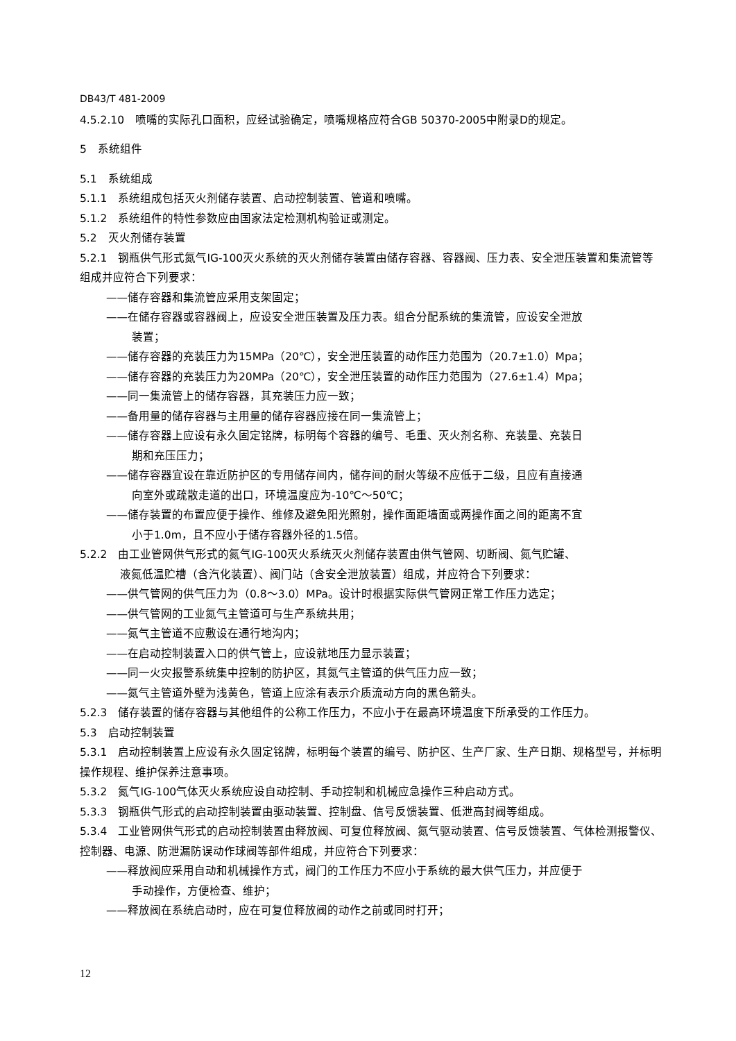DB43/T 481-2009
4.5.2.10　喷嘴的实际孔口面积，应经试验确定，喷嘴规格应符合GB 50370-2005中附录D的规定。
5　系统组件
5.1　系统组成
5.1.1　系统组成包括灭火剂储存装置、启动控制装置、管道和喷嘴。
5.1.2　系统组件的特性参数应由国家法定检测机构验证或测定。
5.2　灭火剂储存装置
5.2.1　钢瓶供气形式氮气IG-100灭火系统的灭火剂储存装置由储存容器、容器阀、压力表、安全泄压装置和集流管等组成并应符合下列要求：
——储存容器和集流管应采用支架固定；
——在储存容器或容器阀上，应设安全泄压装置及压力表。组合分配系统的集流管，应设安全泄放
装置；
——储存容器的充装压力为15MPa（20℃），安全泄压装置的动作压力范围为（20.7±1.0）Mpa；
——储存容器的充装压力为20MPa（20℃），安全泄压装置的动作压力范围为（27.6±1.4）Mpa；
——同一集流管上的储存容器，其充装压力应一致；
——备用量的储存容器与主用量的储存容器应接在同一集流管上；
——储存容器上应设有永久固定铭牌，标明每个容器的编号、毛重、灭火剂名称、充装量、充装日
期和充压压力；
——储存容器宜设在靠近防护区的专用储存间内，储存间的耐火等级不应低于二级，且应有直接通
向室外或疏散走道的出口，环境温度应为-10℃～50℃；
——储存装置的布置应便于操作、维修及避免阳光照射，操作面距墙面或两操作面之间的距离不宜
小于1.0m，且不应小于储存容器外径的1.5倍。
5.2.2　由工业管网供气形式的氮气IG-100灭火系统灭火剂储存装置由供气管网、切断阀、氮气贮罐、
液氮低温贮槽（含汽化装置）、阀门站（含安全泄放装置）组成，并应符合下列要求：
——供气管网的供气压力为（0.8～3.0）MPa。设计时根据实际供气管网正常工作压力选定；
——供气管网的工业氮气主管道可与生产系统共用；
——氮气主管道不应敷设在通行地沟内；
——在启动控制装置入口的供气管上，应设就地压力显示装置；
——同一火灾报警系统集中控制的防护区，其氮气主管道的供气压力应一致；
——氮气主管道外壁为浅黄色，管道上应涂有表示介质流动方向的黑色箭头。
5.2.3　储存装置的储存容器与其他组件的公称工作压力，不应小于在最高环境温度下所承受的工作压力。
5.3　启动控制装置
5.3.1　启动控制装置上应设有永久固定铭牌，标明每个装置的编号、防护区、生产厂家、生产日期、规格型号，并标明操作规程、维护保养注意事项。
5.3.2　氮气IG-100气体灭火系统应设自动控制、手动控制和机械应急操作三种启动方式。
5.3.3　钢瓶供气形式的启动控制装置由驱动装置、控制盘、信号反馈装置、低泄高封阀等组成。
5.3.4　工业管网供气形式的启动控制装置由释放阀、可复位释放阀、氮气驱动装置、信号反馈装置、气体检测报警仪、控制器、电源、防泄漏防误动作球阀等部件组成，并应符合下列要求：
——释放阀应采用自动和机械操作方式，阀门的工作压力不应小于系统的最大供气压力，并应便于
手动操作，方便检查、维护；
——释放阀在系统启动时，应在可复位释放阀的动作之前或同时打开；
12